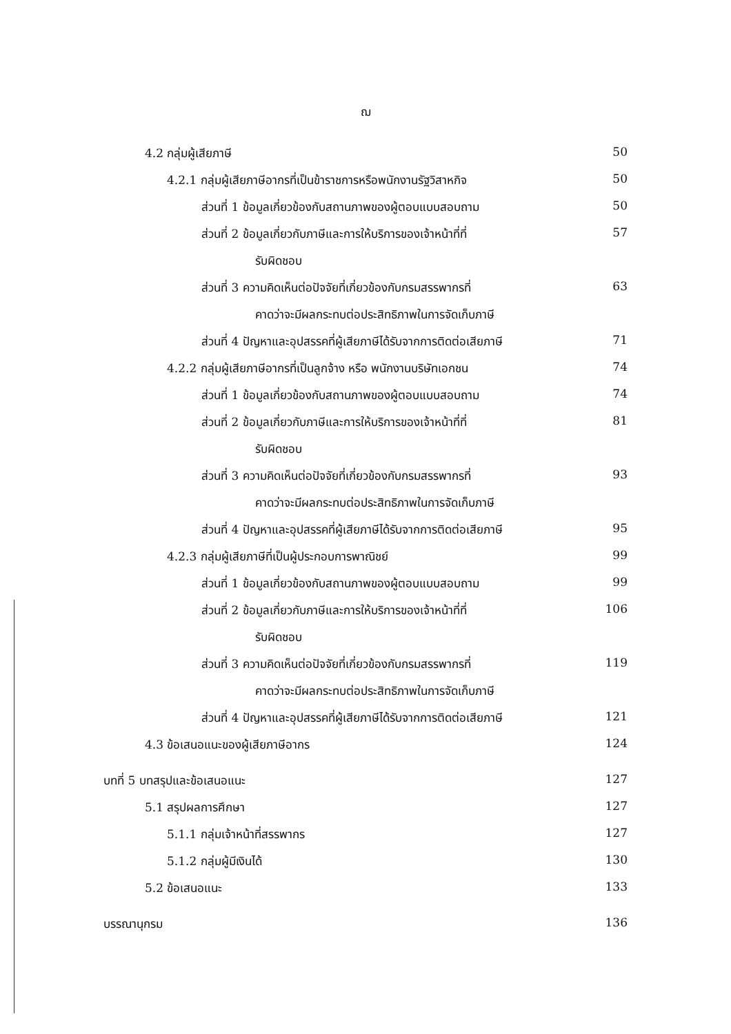ฌ
| 4.2 กลุ่มผู้เสียภาษี | 50 |
| 4.2.1 กลุ่มผู้เสียภาษีอากรที่เป็นข้าราชการหรือพนักงานรัฐวิสาหกิจ | 50 |
| ส่วนที่ 1 ข้อมูลเกี่ยวข้องกับสถานภาพของผู้ตอบแบบสอบถาม | 50 |
| ส่วนที่ 2 ข้อมูลเกี่ยวกับภาษีและการให้บริการของเจ้าหน้าที่ที่ | 57 |
| รับผิดชอบ | |
| ส่วนที่ 3 ความคิดเห็นต่อปัจจัยที่เกี่ยวข้องกับกรมสรรพากรที่ | 63 |
| คาดว่าจะมีผลกระทบต่อประสิทธิภาพในการจัดเก็บภาษี | |
| ส่วนที่ 4 ปัญหาและอุปสรรคที่ผู้เสียภาษีได้รับจากการติดต่อเสียภาษี | 71 |
| 4.2.2 กลุ่มผู้เสียภาษีอากรที่เป็นลูกจ้าง หรือ พนักงานบริษัทเอกชน | 74 |
| ส่วนที่ 1 ข้อมูลเกี่ยวข้องกับสถานภาพของผู้ตอบแบบสอบถาม | 74 |
| ส่วนที่ 2 ข้อมูลเกี่ยวกับภาษีและการให้บริการของเจ้าหน้าที่ที่ | 81 |
| รับผิดชอบ | |
| ส่วนที่ 3 ความคิดเห็นต่อปัจจัยที่เกี่ยวข้องกับกรมสรรพากรที่ | 93 |
| คาดว่าจะมีผลกระทบต่อประสิทธิภาพในการจัดเก็บภาษี | |
| ส่วนที่ 4 ปัญหาและอุปสรรคที่ผู้เสียภาษีได้รับจากการติดต่อเสียภาษี | 95 |
| 4.2.3 กลุ่มผู้เสียภาษีที่เป็นผู้ประกอบการพาณิชย์ | 99 |
| ส่วนที่ 1 ข้อมูลเกี่ยวข้องกับสถานภาพของผู้ตอบแบบสอบถาม | 99 |
| ส่วนที่ 2 ข้อมูลเกี่ยวกับภาษีและการให้บริการของเจ้าหน้าที่ที่ | 106 |
| รับผิดชอบ | |
| ส่วนที่ 3 ความคิดเห็นต่อปัจจัยที่เกี่ยวข้องกับกรมสรรพากรที่ | 119 |
| คาดว่าจะมีผลกระทบต่อประสิทธิภาพในการจัดเก็บภาษี | |
| ส่วนที่ 4 ปัญหาและอุปสรรคที่ผู้เสียภาษีได้รับจากการติดต่อเสียภาษี | 121 |
| 4.3 ข้อเสนอแนะของผู้เสียภาษีอากร | 124 |
| บทที่ 5 บทสรุปและข้อเสนอแนะ | 127 |
| 5.1 สรุปผลการศึกษา | 127 |
| 5.1.1 กลุ่มเจ้าหน้าที่สรรพากร | 127 |
| 5.1.2 กลุ่มผู้มีเงินได้ | 130 |
| 5.2 ข้อเสนอแนะ | 133 |
| บรรณานุกรม | 136 |